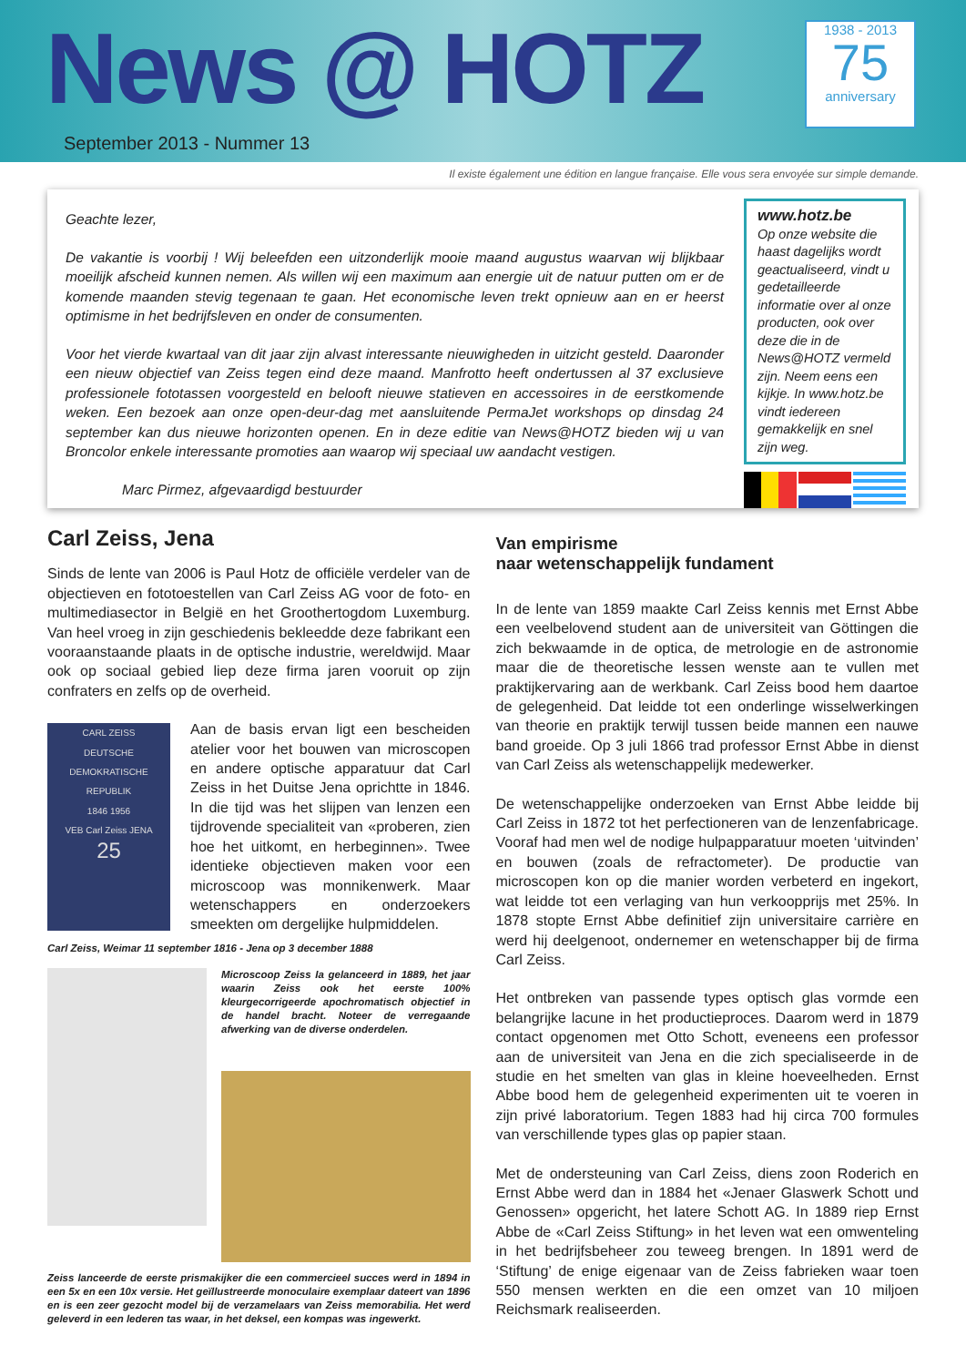News @ HOTZ
September 2013 - Nummer 13
1938 - 2013
75
anniversary
Il existe également une édition en langue française. Elle vous sera envoyée sur simple demande.
Geachte lezer,
De vakantie is voorbij ! Wij beleefden een uitzonderlijk mooie maand augustus waarvan wij blijkbaar moeilijk afscheid kunnen nemen. Als willen wij een maximum aan energie uit de natuur putten om er de komende maanden stevig tegenaan te gaan. Het economische leven trekt opnieuw aan en er heerst optimisme in het bedrijfsleven en onder de consumenten.
Voor het vierde kwartaal van dit jaar zijn alvast interessante nieuwigheden in uitzicht gesteld. Daaronder een nieuw objectief van Zeiss tegen eind deze maand. Manfrotto heeft ondertussen al 37 exclusieve professionele fototassen voorgesteld en belooft nieuwe statieven en accessoires in de eerstkomende weken. Een bezoek aan onze open-deur-dag met aansluitende PermaJet workshops op dinsdag 24 september kan dus nieuwe horizonten openen. En in deze editie van News@HOTZ bieden wij u van Broncolor enkele interessante promoties aan waarop wij speciaal uw aandacht vestigen.
Marc Pirmez, afgevaardigd bestuurder
www.hotz.be
Op onze website die haast dagelijks wordt geactualiseerd, vindt u gedetailleerde informatie over al onze producten, ook over deze die in de News@HOTZ vermeld zijn. Neem eens een kijkje. In www.hotz.be vindt iedereen gemakkelijk en snel zijn weg.
Carl Zeiss, Jena
Sinds de lente van 2006 is Paul Hotz de officiële verdeler van de objectieven en fototoestellen van Carl Zeiss AG voor de foto- en multimediasector in België en het Groothertogdom Luxemburg. Van heel vroeg in zijn geschiedenis bekleedde deze fabrikant een vooraanstaande plaats in de optische industrie, wereldwijd. Maar ook op sociaal gebied liep deze firma jaren vooruit op zijn confraters en zelfs op de overheid.
CARL ZEISS
DEUTSCHE DEMOKRATISCHE REPUBLIK
1846 1956
VEB Carl Zeiss JENA
25
Aan de basis ervan ligt een bescheiden atelier voor het bouwen van microscopen en andere optische apparatuur dat Carl Zeiss in het Duitse Jena oprichtte in 1846. In die tijd was het slijpen van lenzen een tijdrovende specialiteit van «proberen, zien hoe het uitkomt, en herbeginnen». Twee identieke objectieven maken voor een microscoop was monnikenwerk. Maar wetenschappers en onderzoekers smeekten om dergelijke hulpmiddelen.
Carl Zeiss, Weimar 11 september 1816 - Jena op 3 december 1888
Microscoop Zeiss Ia gelanceerd in 1889, het jaar waarin Zeiss ook het eerste 100% kleurgecorrigeerde apochromatisch objectief in de handel bracht. Noteer de verregaande afwerking van de diverse onderdelen.
Zeiss lanceerde de eerste prismakijker die een commercieel succes werd in 1894 in een 5x en een 10x versie. Het geïllustreerde monoculaire exemplaar dateert van 1896 en is een zeer gezocht model bij de verzamelaars van Zeiss memorabilia. Het werd geleverd in een lederen tas waar, in het deksel, een kompas was ingewerkt.
Van empirisme
naar wetenschappelijk fundament
In de lente van 1859 maakte Carl Zeiss kennis met Ernst Abbe een veelbelovend student aan de universiteit van Göttingen die zich bekwaamde in de optica, de metrologie en de astronomie maar die de theoretische lessen wenste aan te vullen met praktijkervaring aan de werkbank. Carl Zeiss bood hem daartoe de gelegenheid. Dat leidde tot een onderlinge wisselwerkingen van theorie en praktijk terwijl tussen beide mannen een nauwe band groeide. Op 3 juli 1866 trad professor Ernst Abbe in dienst van Carl Zeiss als wetenschappelijk medewerker.
De wetenschappelijke onderzoeken van Ernst Abbe leidde bij Carl Zeiss in 1872 tot het perfectioneren van de lenzenfabricage. Vooraf had men wel de nodige hulpapparatuur moeten ‘uitvinden’ en bouwen (zoals de refractometer). De productie van microscopen kon op die manier worden verbeterd en ingekort, wat leidde tot een verlaging van hun verkoopprijs met 25%. In 1878 stopte Ernst Abbe definitief zijn universitaire carrière en werd hij deelgenoot, ondernemer en wetenschapper bij de firma Carl Zeiss.
Het ontbreken van passende types optisch glas vormde een belangrijke lacune in het productieproces. Daarom werd in 1879 contact opgenomen met Otto Schott, eveneens een professor aan de universiteit van Jena en die zich specialiseerde in de studie en het smelten van glas in kleine hoeveelheden. Ernst Abbe bood hem de gelegenheid experimenten uit te voeren in zijn privé laboratorium. Tegen 1883 had hij circa 700 formules van verschillende types glas op papier staan.
Met de ondersteuning van Carl Zeiss, diens zoon Roderich en Ernst Abbe werd dan in 1884 het «Jenaer Glaswerk Schott und Genossen» opgericht, het latere Schott AG. In 1889 riep Ernst Abbe de «Carl Zeiss Stiftung» in het leven wat een omwenteling in het bedrijfsbeheer zou teweeg brengen. In 1891 werd de ‘Stiftung’ de enige eigenaar van de Zeiss fabrieken waar toen 550 mensen werkten en die een omzet van 10 miljoen Reichsmark realiseerden.